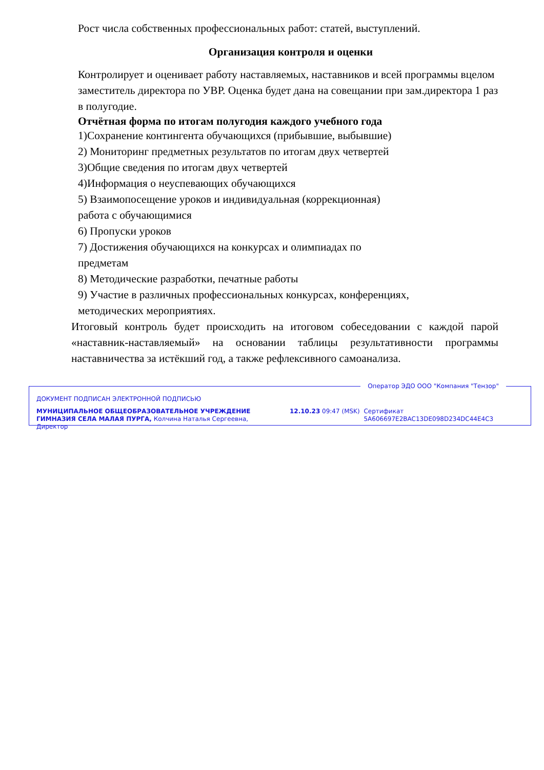Рост числа собственных профессиональных работ: статей, выступлений.
Организация контроля и оценки
Контролирует и оценивает работу наставляемых, наставников и всей программы вцелом заместитель директора по УВР. Оценка будет дана на совещании при зам.директора 1 раз в полугодие.
Отчётная форма по итогам полугодия каждого учебного года
1)Сохранение контингента обучающихся (прибывшие, выбывшие)
2) Мониторинг предметных результатов по итогам двух четвертей
3)Общие сведения по итогам двух четвертей
4)Информация о неуспевающих обучающихся
5) Взаимопосещение уроков и индивидуальная (коррекционная)
работа с обучающимися
6) Пропуски уроков
7) Достижения обучающихся на конкурсах и олимпиадах по
предметам
8) Методические разработки, печатные работы
9) Участие в различных профессиональных конкурсах, конференциях,
методических мероприятиях.
Итоговый контроль будет происходить на итоговом собеседовании с каждой парой «наставник-наставляемый» на основании таблицы результативности программы наставничества за истёкший год, а также рефлексивного самоанализа.
Оператор ЭДО ООО "Компания "Тензор"
ДОКУМЕНТ ПОДПИСАН ЭЛЕКТРОННОЙ ПОДПИСЬЮ
МУНИЦИПАЛЬНОЕ ОБЩЕОБРАЗОВАТЕЛЬНОЕ УЧРЕЖДЕНИЕ ГИМНАЗИЯ СЕЛА МАЛАЯ ПУРГА, Колчина Наталья Сергеевна, Директор
12.10.23 09:47 (MSK) Сертификат 5A606697E2BAC13DE098D234DC44E4C3